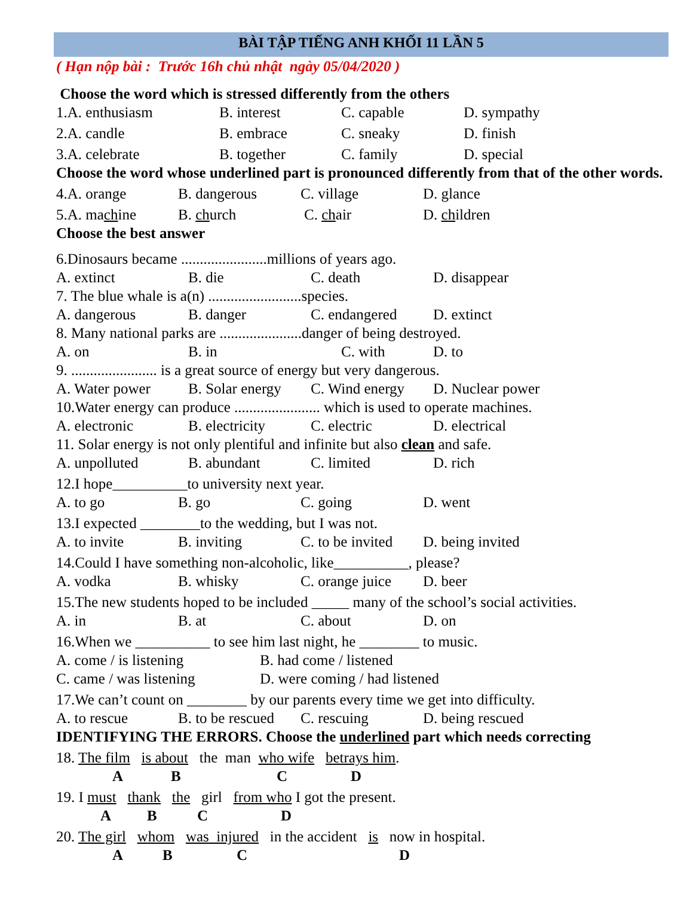BÀI TẬP TIẾNG ANH KHỐI 11 LẦN 5
( Hạn nộp bài : Trước 16h chủ nhật ngày 05/04/2020 )
Choose the word which is stressed differently from the others
1.A. enthusiasm B. interest C. capable D. sympathy
2.A. candle B. embrace C. sneaky D. finish
3.A. celebrate B. together C. family D. special
Choose the word whose underlined part is pronounced differently from that of the other words.
4.A. orange B. dangerous C. village D. glance
5.A. machine B. church C. chair D. children
Choose the best answer
6.Dinosaurs became .......................millions of years ago.
A. extinct B. die C. death D. disappear
7. The blue whale is a(n) .........................species.
A. dangerous B. danger C. endangered D. extinct
8. Many national parks are ......................danger of being destroyed.
A. on B. in C. with D. to
9. ....................... is a great source of energy but very dangerous.
A. Water power B. Solar energy C. Wind energy D. Nuclear power
10.Water energy can produce ....................... which is used to operate machines.
A. electronic B. electricity C. electric D. electrical
11. Solar energy is not only plentiful and infinite but also clean and safe.
A. unpolluted B. abundant C. limited D. rich
12.I hope__________to university next year.
A. to go B. go C. going D. went
13.I expected ________to the wedding, but I was not.
A. to invite B. inviting C. to be invited D. being invited
14.Could I have something non-alcoholic, like__________, please?
A. vodka B. whisky C. orange juice D. beer
15.The new students hoped to be included _____ many of the school’s social activities.
A. in B. at C. about D. on
16.When we __________ to see him last night, he ________ to music.
A. come / is listening B. had come / listened
C. came / was listening D. were coming / had listened
17.We can’t count on ________ by our parents every time we get into difficulty.
A. to rescue B. to be rescued C. rescuing D. being rescued
IDENTIFYING THE ERRORS. Choose the underlined part which needs correcting
18. The film is about the man who wife betrays him.
ABCD
19. I must thank the girl from who I got the present.
ABCD
20. The girl whom was injured in the accident is now in hospital.
ABCD